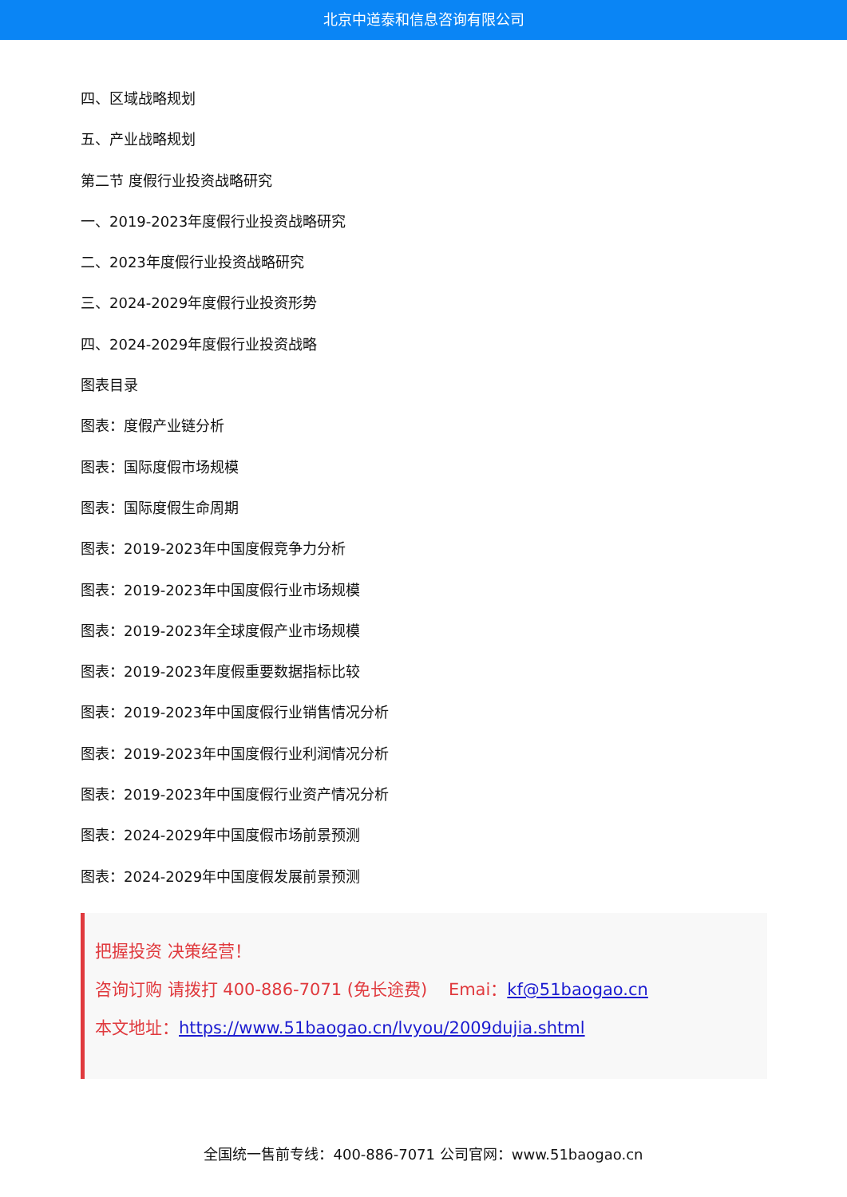北京中道泰和信息咨询有限公司
四、区域战略规划
五、产业战略规划
第二节 度假行业投资战略研究
一、2019-2023年度假行业投资战略研究
二、2023年度假行业投资战略研究
三、2024-2029年度假行业投资形势
四、2024-2029年度假行业投资战略
图表目录
图表：度假产业链分析
图表：国际度假市场规模
图表：国际度假生命周期
图表：2019-2023年中国度假竞争力分析
图表：2019-2023年中国度假行业市场规模
图表：2019-2023年全球度假产业市场规模
图表：2019-2023年度假重要数据指标比较
图表：2019-2023年中国度假行业销售情况分析
图表：2019-2023年中国度假行业利润情况分析
图表：2019-2023年中国度假行业资产情况分析
图表：2024-2029年中国度假市场前景预测
图表：2024-2029年中国度假发展前景预测
把握投资 决策经营！
咨询订购 请拨打 400-886-7071 (免长途费) Emai：kf@51baogao.cn
本文地址：https://www.51baogao.cn/lvyou/2009dujia.shtml
全国统一售前专线：400-886-7071 公司官网：www.51baogao.cn